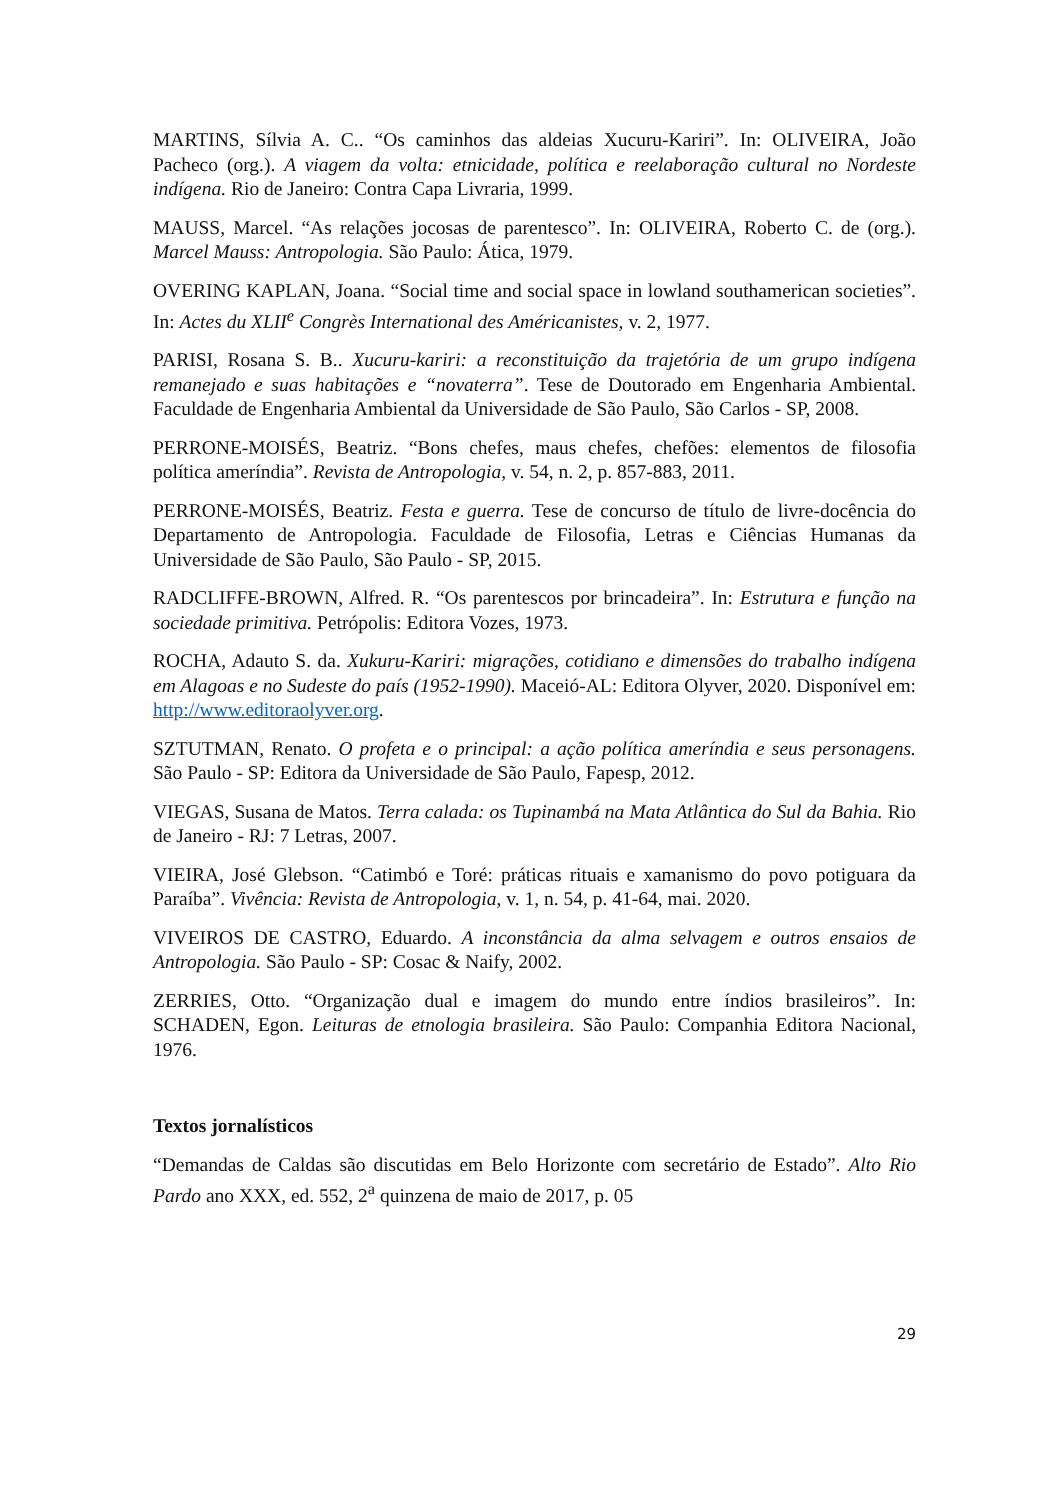MARTINS, Sílvia A. C.. “Os caminhos das aldeias Xucuru-Kariri”. In: OLIVEIRA, João Pacheco (org.). A viagem da volta: etnicidade, política e reelaboração cultural no Nordeste indígena. Rio de Janeiro: Contra Capa Livraria, 1999.
MAUSS, Marcel. “As relações jocosas de parentesco”. In: OLIVEIRA, Roberto C. de (org.). Marcel Mauss: Antropologia. São Paulo: Ática, 1979.
OVERING KAPLAN, Joana. “Social time and social space in lowland southamerican societies”. In: Actes du XLII<sup>e</sup> Congrès International des Américanistes, v. 2, 1977.
PARISI, Rosana S. B.. Xucuru-kariri: a reconstituição da trajetória de um grupo indígena remanejado e suas habitações e “novaterra”. Tese de Doutorado em Engenharia Ambiental. Faculdade de Engenharia Ambiental da Universidade de São Paulo, São Carlos - SP, 2008.
PERRONE-MOISÉS, Beatriz. “Bons chefes, maus chefes, chefões: elementos de filosofia política ameríndia”. Revista de Antropologia, v. 54, n. 2, p. 857-883, 2011.
PERRONE-MOISÉS, Beatriz. Festa e guerra. Tese de concurso de título de livre-docência do Departamento de Antropologia. Faculdade de Filosofia, Letras e Ciências Humanas da Universidade de São Paulo, São Paulo - SP, 2015.
RADCLIFFE-BROWN, Alfred. R. “Os parentescos por brincadeira”. In: Estrutura e função na sociedade primitiva. Petrópolis: Editora Vozes, 1973.
ROCHA, Adauto S. da. Xukuru-Kariri: migrações, cotidiano e dimensões do trabalho indígena em Alagoas e no Sudeste do país (1952-1990). Maceió-AL: Editora Olyver, 2020. Disponível em: http://www.editoraolyver.org.
SZTUTMAN, Renato. O profeta e o principal: a ação política ameríndia e seus personagens. São Paulo - SP: Editora da Universidade de São Paulo, Fapesp, 2012.
VIEGAS, Susana de Matos. Terra calada: os Tupinambá na Mata Atlântica do Sul da Bahia. Rio de Janeiro - RJ: 7 Letras, 2007.
VIEIRA, José Glebson. “Catimbó e Toré: práticas rituais e xamanismo do povo potiguara da Paraíba”. Vivência: Revista de Antropologia, v. 1, n. 54, p. 41-64, mai. 2020.
VIVEIROS DE CASTRO, Eduardo. A inconstância da alma selvagem e outros ensaios de Antropologia. São Paulo - SP: Cosac & Naify, 2002.
ZERRIES, Otto. “Organização dual e imagem do mundo entre índios brasileiros”. In: SCHADEN, Egon. Leituras de etnologia brasileira. São Paulo: Companhia Editora Nacional, 1976.
Textos jornalísticos
“Demandas de Caldas são discutidas em Belo Horizonte com secretário de Estado”. Alto Rio Pardo ano XXX, ed. 552, 2<sup>a</sup> quinzena de maio de 2017, p. 05
29